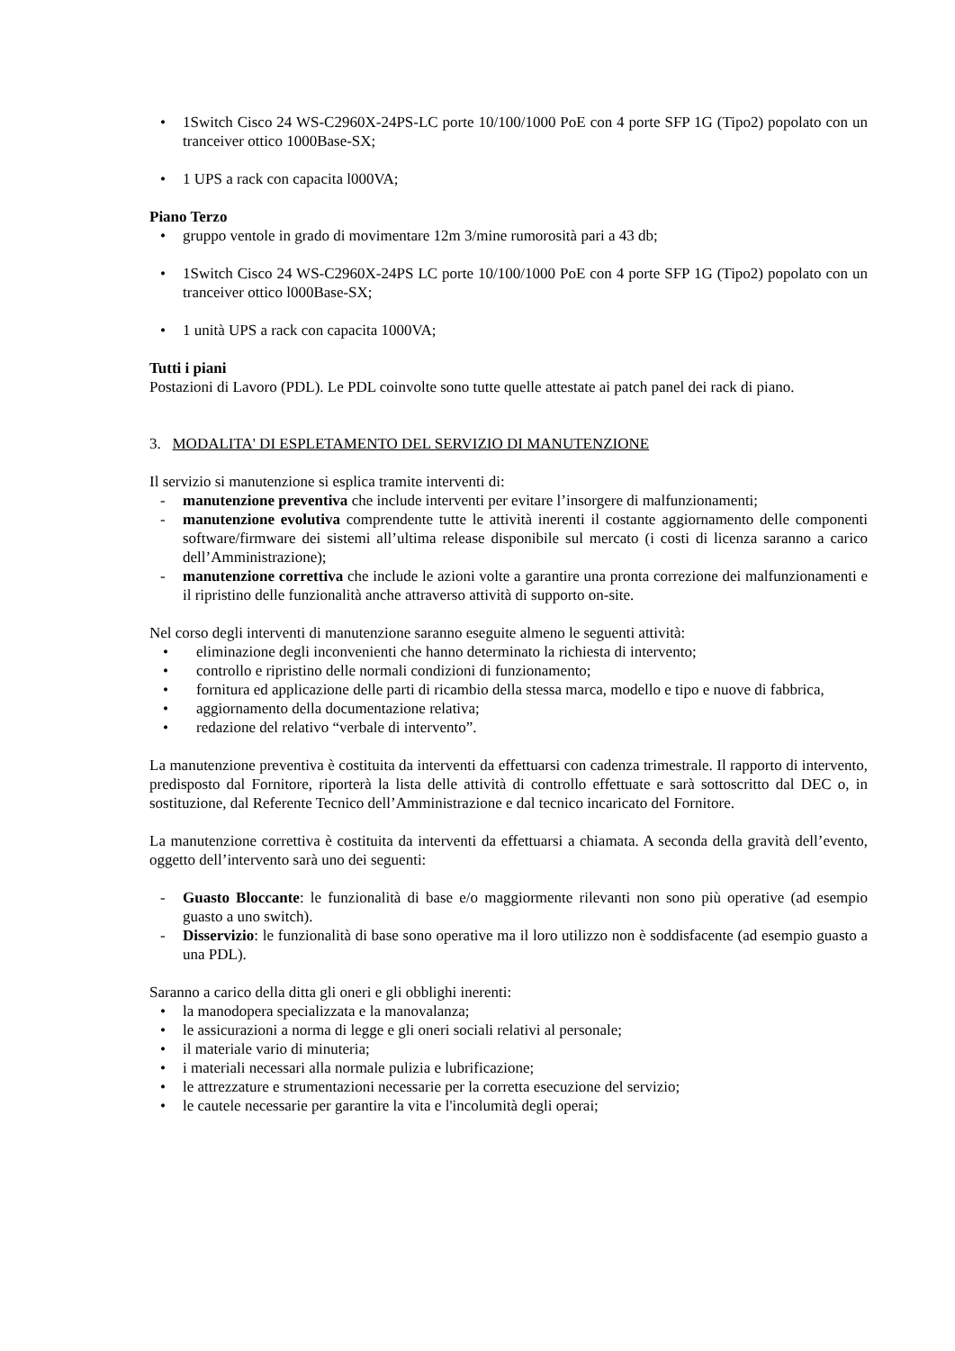• 1Switch Cisco 24 WS-C2960X-24PS-LC porte 10/100/1000 PoE con 4 porte SFP 1G (Tipo2) popolato con un tranceiver ottico 1000Base-SX;
• 1 UPS a rack con capacita l000VA;
Piano Terzo
• gruppo ventole in grado di movimentare 12m 3/mine rumorosità pari a 43 db;
• 1Switch Cisco 24 WS-C2960X-24PS LC porte 10/100/1000 PoE con 4 porte SFP 1G (Tipo2) popolato con un tranceiver ottico l000Base-SX;
• 1 unità UPS a rack con capacita 1000VA;
Tutti i piani
Postazioni di Lavoro (PDL). Le PDL coinvolte sono tutte quelle attestate ai patch panel dei rack di piano.
3. MODALITA' DI ESPLETAMENTO DEL SERVIZIO DI MANUTENZIONE
Il servizio si manutenzione si esplica tramite interventi di:
- manutenzione preventiva che include interventi per evitare l’insorgere di malfunzionamenti;
- manutenzione evolutiva comprendente tutte le attività inerenti il costante aggiornamento delle componenti software/firmware dei sistemi all’ultima release disponibile sul mercato (i costi di licenza saranno a carico dell’Amministrazione);
- manutenzione correttiva che include le azioni volte a garantire una pronta correzione dei malfunzionamenti e il ripristino delle funzionalità anche attraverso attività di supporto on-site.
Nel corso degli interventi di manutenzione saranno eseguite almeno le seguenti attività:
• eliminazione degli inconvenienti che hanno determinato la richiesta di intervento;
• controllo e ripristino delle normali condizioni di funzionamento;
• fornitura ed applicazione delle parti di ricambio della stessa marca, modello e tipo e nuove di fabbrica,
• aggiornamento della documentazione relativa;
• redazione del relativo “verbale di intervento”.
La manutenzione preventiva è costituita da interventi da effettuarsi con cadenza trimestrale. Il rapporto di intervento, predisposto dal Fornitore, riporterà la lista delle attività di controllo effettuate e sarà sottoscritto dal DEC o, in sostituzione, dal Referente Tecnico dell’Amministrazione e dal tecnico incaricato del Fornitore.
La manutenzione correttiva è costituita da interventi da effettuarsi a chiamata. A seconda della gravità dell’evento, oggetto dell’intervento sarà uno dei seguenti:
- Guasto Bloccante: le funzionalità di base e/o maggiormente rilevanti non sono più operative (ad esempio guasto a uno switch).
- Disservizio: le funzionalità di base sono operative ma il loro utilizzo non è soddisfacente (ad esempio guasto a una PDL).
Saranno a carico della ditta gli oneri e gli obblighi inerenti:
• la manodopera specializzata e la manovalanza;
• le assicurazioni a norma di legge e gli oneri sociali relativi al personale;
• il materiale vario di minuteria;
• i materiali necessari alla normale pulizia e lubrificazione;
• le attrezzature e strumentazioni necessarie per la corretta esecuzione del servizio;
• le cautele necessarie per garantire la vita e l'incolumità degli operai;